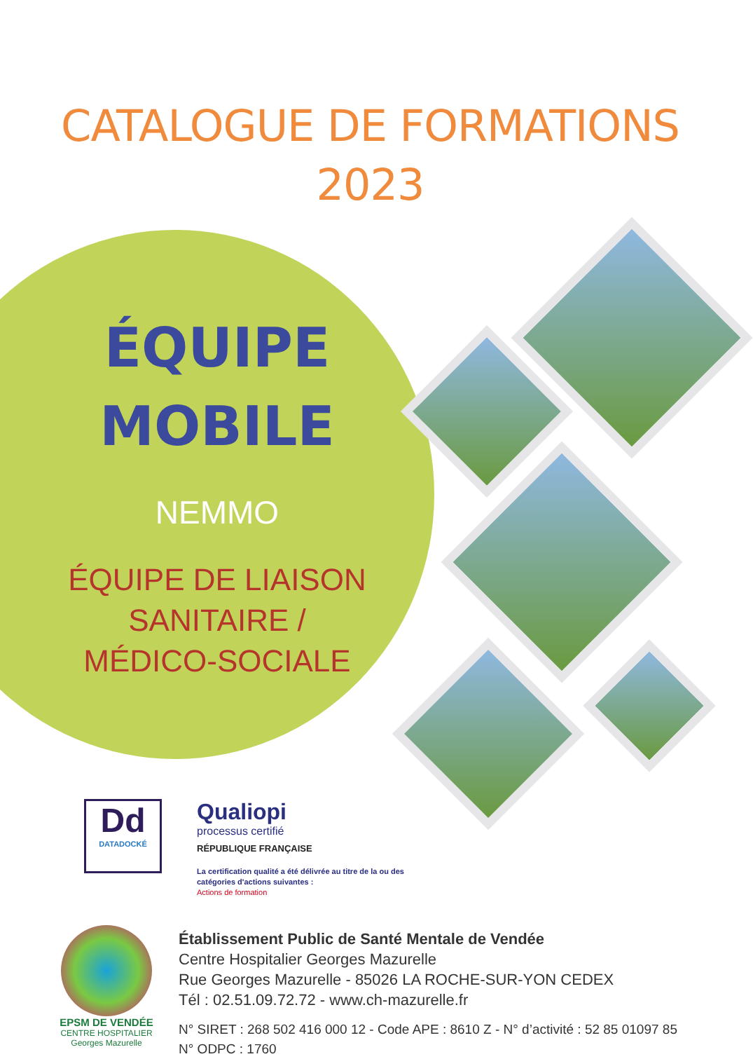CATALOGUE DE FORMATIONS
2023
ÉQUIPE
MOBILE
NEMMO
ÉQUIPE DE LIAISON
SANITAIRE /
MÉDICO-SOCIALE
Dd
DATADOCKÉ
Qualiopi
processus certifié
RÉPUBLIQUE FRANÇAISE
La certification qualité a été délivrée au titre de la ou des
catégories d'actions suivantes :
Actions de formation
EPSM DE VENDÉE
CENTRE HOSPITALIER
Georges Mazurelle
Établissement Public de Santé Mentale de Vendée
Centre Hospitalier Georges Mazurelle
Rue Georges Mazurelle - 85026 LA ROCHE-SUR-YON CEDEX
Tél : 02.51.09.72.72 - www.ch-mazurelle.fr
N° SIRET : 268 502 416 000 12 - Code APE : 8610 Z - N° d’activité : 52 85 01097 85
N° ODPC : 1760